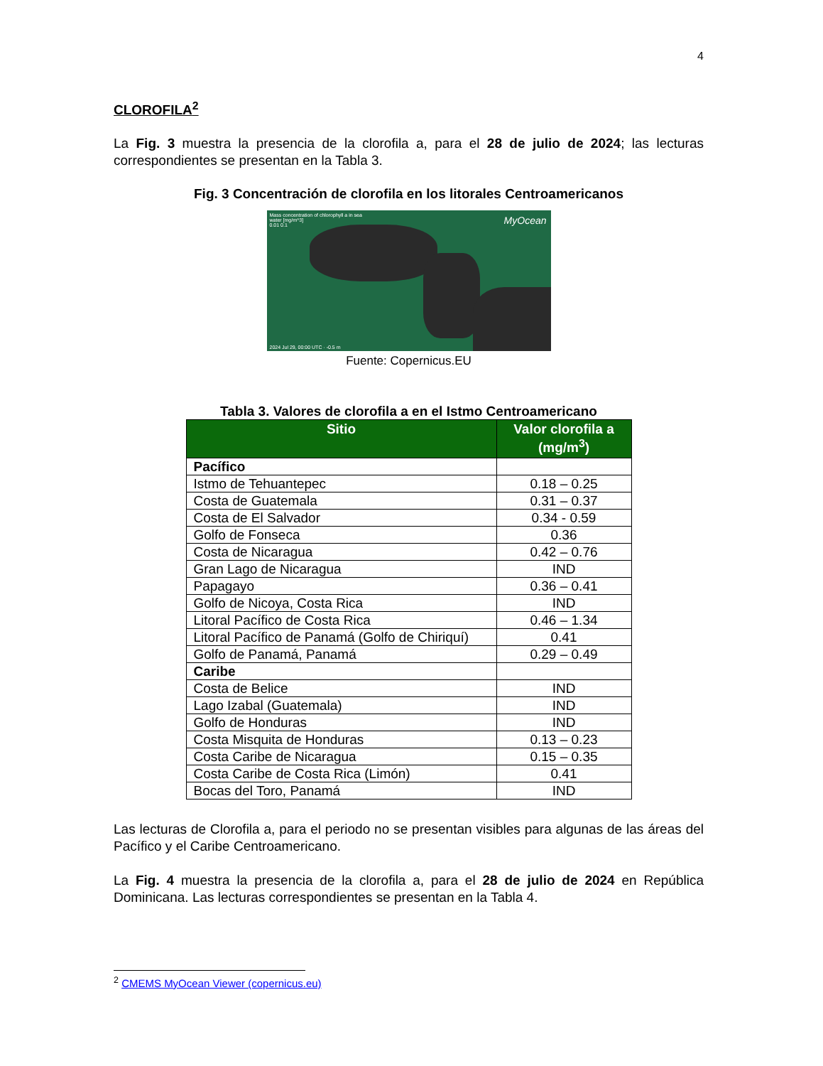4
CLOROFILA<sup>2</sup>
La Fig. 3 muestra la presencia de la clorofila a, para el 28 de julio de 2024; las lecturas correspondientes se presentan en la Tabla 3.
Fig. 3 Concentración de clorofila en los litorales Centroamericanos
Mass concentration of chlorophyll a in sea
water [mg/m^3]
0.01 0.1
MyOcean
2024 Jul 29, 00:00 UTC · -0.5 m
Fuente: Copernicus.EU
Tabla 3. Valores de clorofila a en el Istmo Centroamericano
| Sitio | Valor clorofila a (mg/m<sup>3</sup>) |
| --- | --- |
| Pacífico | |
| Istmo de Tehuantepec | 0.18 – 0.25 |
| Costa de Guatemala | 0.31 – 0.37 |
| Costa de El Salvador | 0.34 - 0.59 |
| Golfo de Fonseca | 0.36 |
| Costa de Nicaragua | 0.42 – 0.76 |
| Gran Lago de Nicaragua | IND |
| Papagayo | 0.36 – 0.41 |
| Golfo de Nicoya, Costa Rica | IND |
| Litoral Pacífico de Costa Rica | 0.46 – 1.34 |
| Litoral Pacífico de Panamá (Golfo de Chiriquí) | 0.41 |
| Golfo de Panamá, Panamá | 0.29 – 0.49 |
| Caribe | |
| Costa de Belice | IND |
| Lago Izabal (Guatemala) | IND |
| Golfo de Honduras | IND |
| Costa Misquita de Honduras | 0.13 – 0.23 |
| Costa Caribe de Nicaragua | 0.15 – 0.35 |
| Costa Caribe de Costa Rica (Limón) | 0.41 |
| Bocas del Toro, Panamá | IND |
Las lecturas de Clorofila a, para el periodo no se presentan visibles para algunas de las áreas del Pacífico y el Caribe Centroamericano.
La Fig. 4 muestra la presencia de la clorofila a, para el 28 de julio de 2024 en República Dominicana. Las lecturas correspondientes se presentan en la Tabla 4.
<sup>2</sup> CMEMS MyOcean Viewer (copernicus.eu)